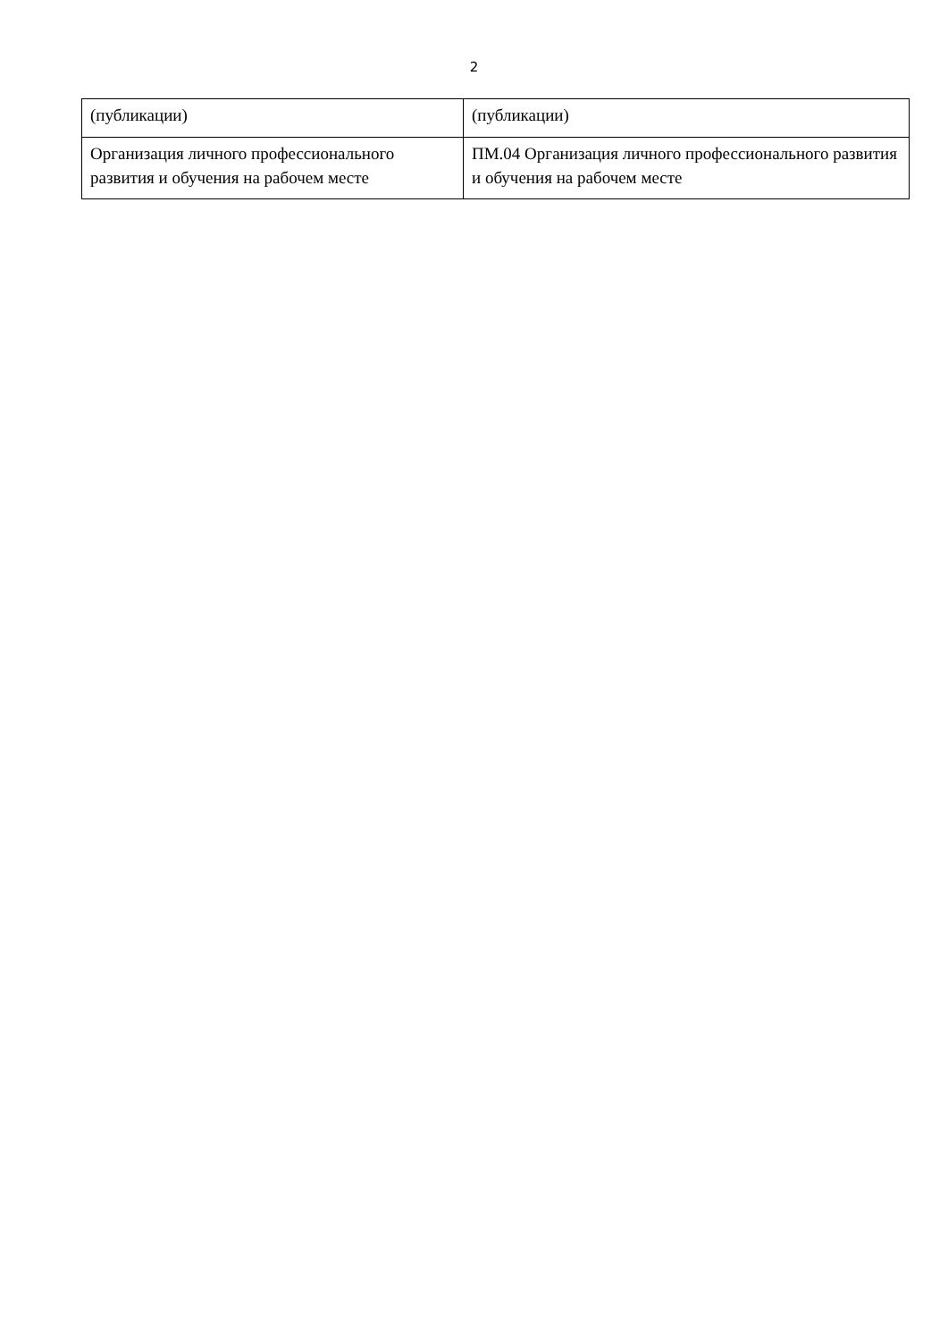2
| (публикации) | (публикации) |
| Организация личного профессионального развития и обучения на рабочем месте | ПМ.04 Организация личного профессионального развития и обучения на рабочем месте |